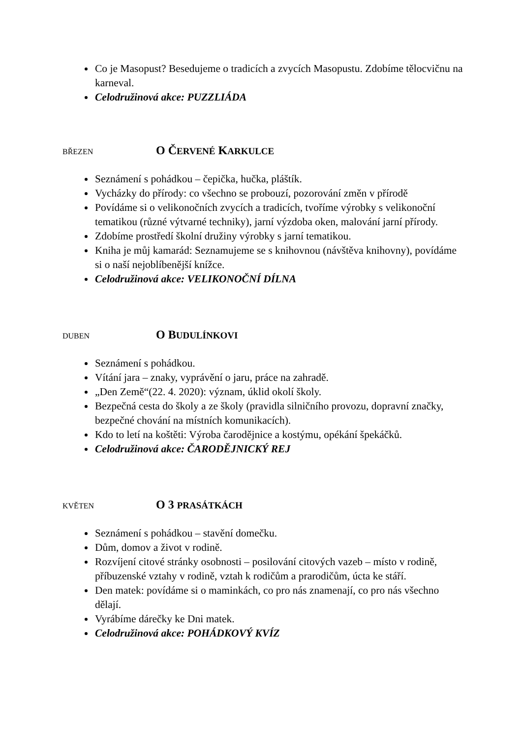Co je Masopust? Besedujeme o tradicích a zvycích Masopustu. Zdobíme tělocvičnu na karneval.
Celodružinová akce: PUZZLIÁDA
BŘEZEN O ČERVENÉ KARKULCE
Seznámení s pohádkou – čepička, hučka, pláštík.
Vycházky do přírody: co všechno se probouzí, pozorování změn v přírodě
Povídáme si o velikonočních zvycích a tradicích, tvoříme výrobky s velikonoční tematikou (různé výtvarné techniky), jarní výzdoba oken, malování jarní přírody.
Zdobíme prostředí školní družiny výrobky s jarní tematikou.
Kniha je můj kamarád: Seznamujeme se s knihovnou (návštěva knihovny), povídáme si o naší nejoblíbenější knížce.
Celodružinová akce: VELIKONOČNÍ DÍLNA
DUBEN O BUDULÍNKOVI
Seznámení s pohádkou.
Vítání jara – znaky, vyprávění o jaru, práce na zahradě.
„Den Země“(22. 4. 2020): význam, úklid okolí školy.
Bezpečná cesta do školy a ze školy (pravidla silničního provozu, dopravní značky, bezpečné chování na místních komunikacích).
Kdo to letí na koštěti: Výroba čarodějnice a kostýmu, opékání špekáčků.
Celodružinová akce: ČARODĚJNICKÝ REJ
KVĚTEN O 3 PRASÁTKÁCH
Seznámení s pohádkou – stavění domečku.
Dům, domov a život v rodině.
Rozvíjení citové stránky osobnosti – posilování citových vazeb – místo v rodině, příbuzenské vztahy v rodině, vztah k rodičům a prarodičům, úcta ke stáří.
Den matek: povídáme si o maminkách, co pro nás znamenají, co pro nás všechno dělají.
Vyrábíme dárečky ke Dni matek.
Celodružinová akce: POHÁDKOVÝ KVÍZ